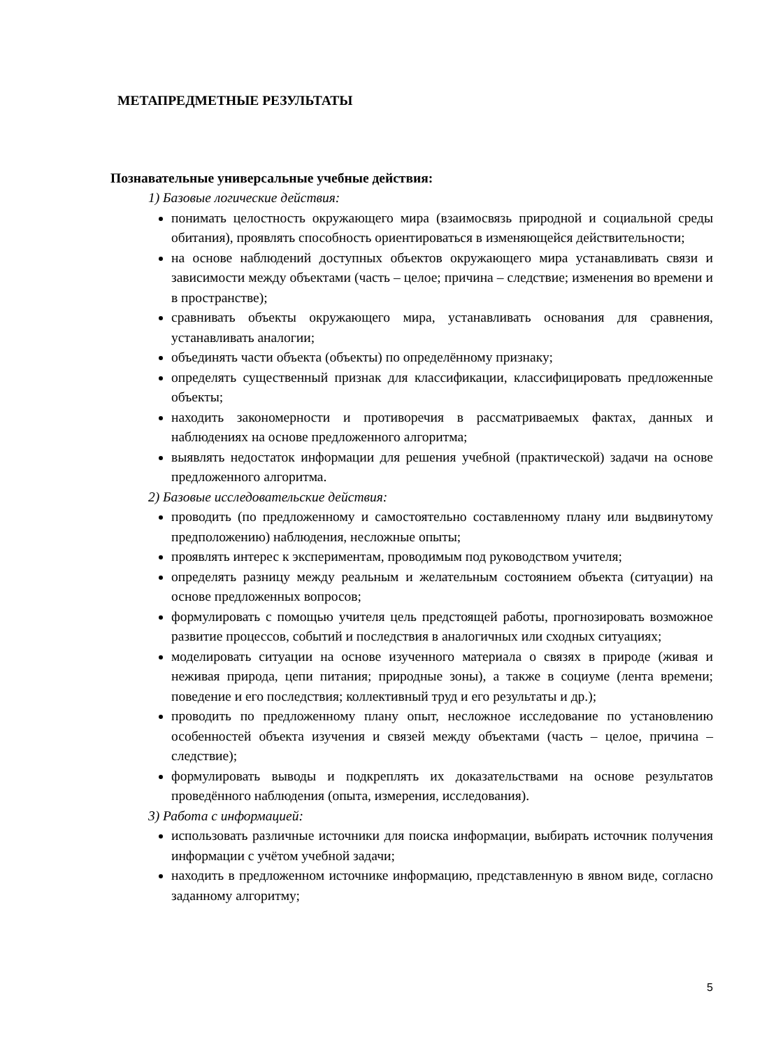МЕТАПРЕДМЕТНЫЕ РЕЗУЛЬТАТЫ
Познавательные универсальные учебные действия:
1) Базовые логические действия:
понимать целостность окружающего мира (взаимосвязь природной и социальной среды обитания), проявлять способность ориентироваться в изменяющейся действительности;
на основе наблюдений доступных объектов окружающего мира устанавливать связи и зависимости между объектами (часть – целое; причина – следствие; изменения во времени и в пространстве);
сравнивать объекты окружающего мира, устанавливать основания для сравнения, устанавливать аналогии;
объединять части объекта (объекты) по определённому признаку;
определять существенный признак для классификации, классифицировать предложенные объекты;
находить закономерности и противоречия в рассматриваемых фактах, данных и наблюдениях на основе предложенного алгоритма;
выявлять недостаток информации для решения учебной (практической) задачи на основе предложенного алгоритма.
2) Базовые исследовательские действия:
проводить (по предложенному и самостоятельно составленному плану или выдвинутому предположению) наблюдения, несложные опыты;
проявлять интерес к экспериментам, проводимым под руководством учителя;
определять разницу между реальным и желательным состоянием объекта (ситуации) на основе предложенных вопросов;
формулировать с помощью учителя цель предстоящей работы, прогнозировать возможное развитие процессов, событий и последствия в аналогичных или сходных ситуациях;
моделировать ситуации на основе изученного материала о связях в природе (живая и неживая природа, цепи питания; природные зоны), а также в социуме (лента времени; поведение и его последствия; коллективный труд и его результаты и др.);
проводить по предложенному плану опыт, несложное исследование по установлению особенностей объекта изучения и связей между объектами (часть – целое, причина – следствие);
формулировать выводы и подкреплять их доказательствами на основе результатов проведённого наблюдения (опыта, измерения, исследования).
3) Работа с информацией:
использовать различные источники для поиска информации, выбирать источник получения информации с учётом учебной задачи;
находить в предложенном источнике информацию, представленную в явном виде, согласно заданному алгоритму;
5